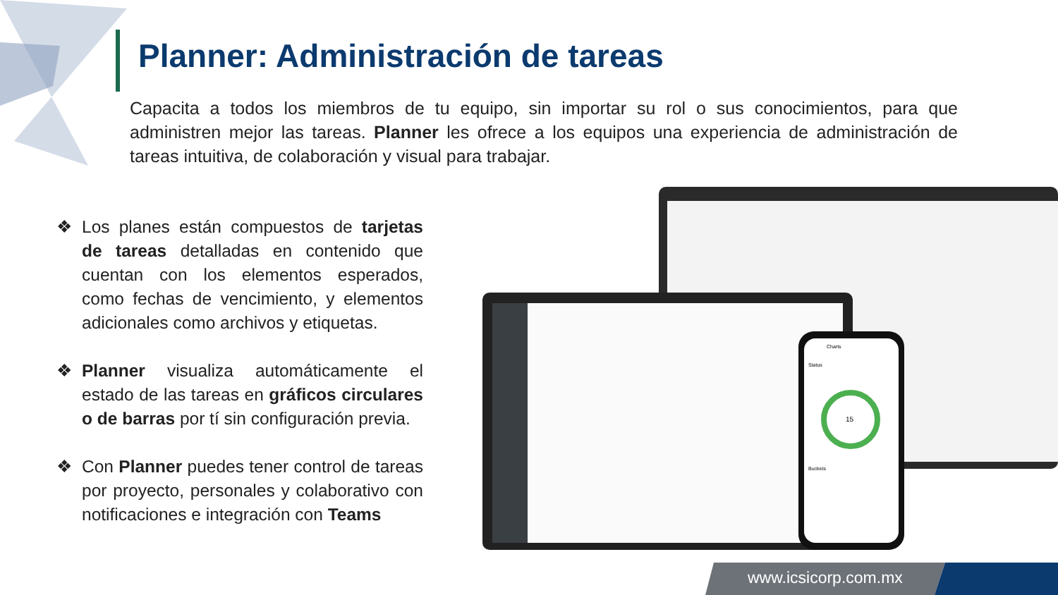Planner: Administración de tareas
Capacita a todos los miembros de tu equipo, sin importar su rol o sus conocimientos, para que administren mejor las tareas. Planner les ofrece a los equipos una experiencia de administración de tareas intuitiva, de colaboración y visual para trabajar.
❖ Los planes están compuestos de tarjetas de tareas detalladas en contenido que cuentan con los elementos esperados, como fechas de vencimiento, y elementos adicionales como archivos y etiquetas.
❖ Planner visualiza automáticamente el estado de las tareas en gráficos circulares o de barras por tí sin configuración previa.
❖ Con Planner puedes tener control de tareas por proyecto, personales y colaborativo con notificaciones e integración con Teams
Charts
Status
15
Buckets
www.icsicorp.com.mx